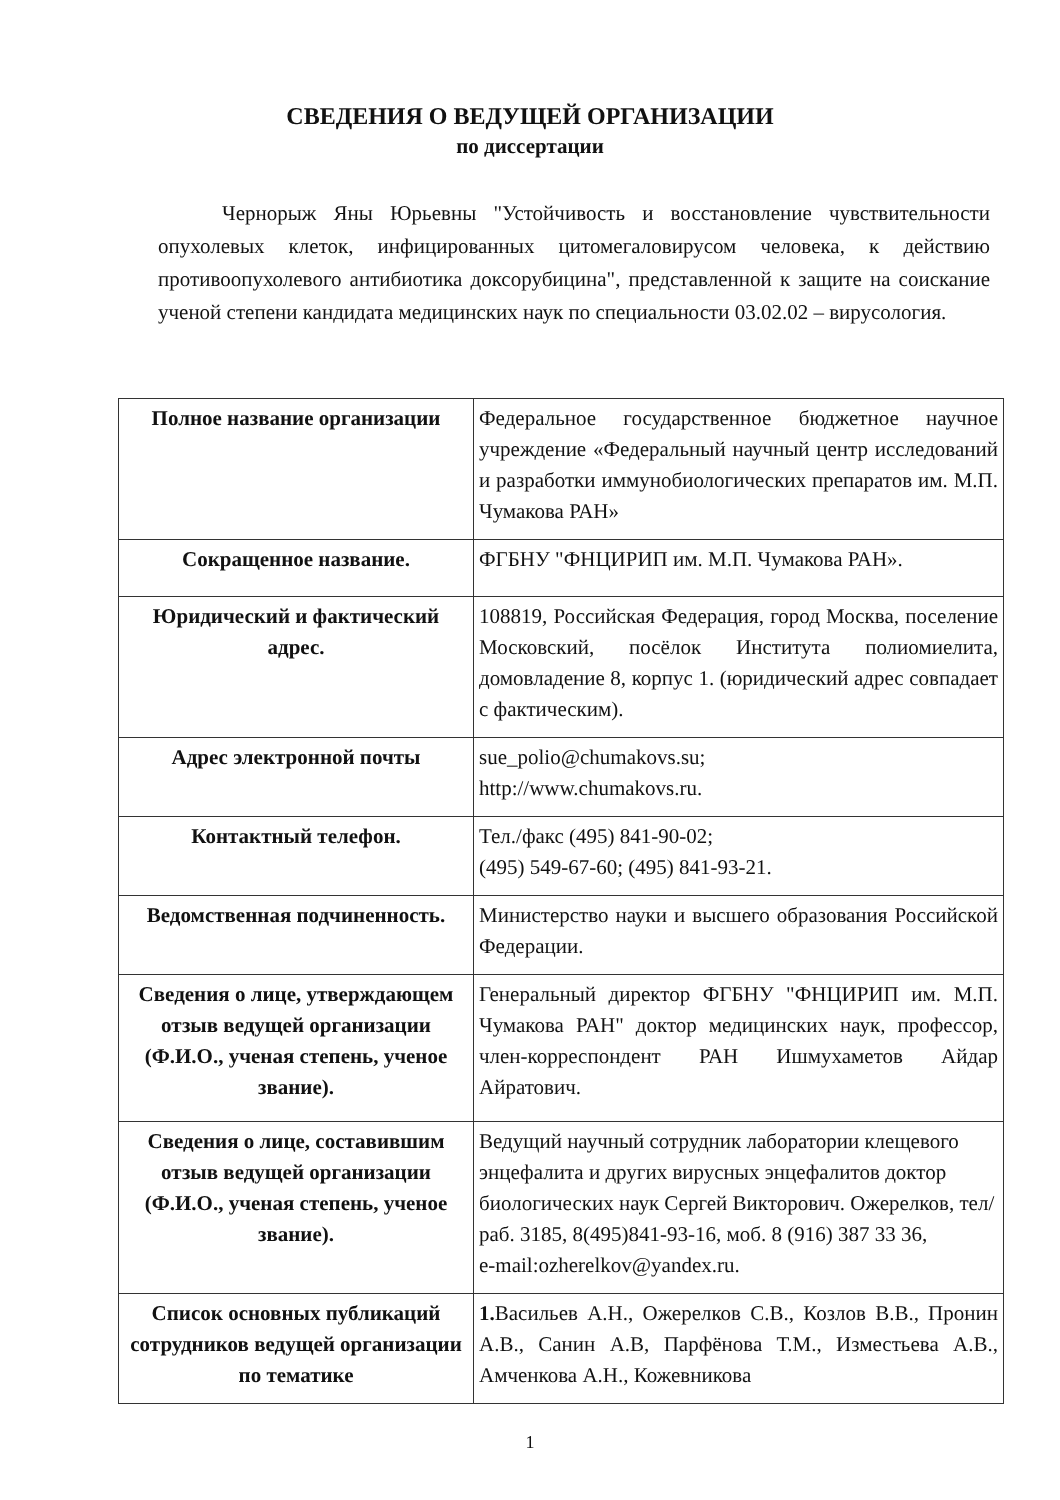СВЕДЕНИЯ О ВЕДУЩЕЙ ОРГАНИЗАЦИИ
по диссертации
Чернорыж Яны Юрьевны "Устойчивость и восстановление чувствительности опухолевых клеток, инфицированных цитомегаловирусом человека, к действию противоопухолевого антибиотика доксорубицина", представленной к защите на соискание ученой степени кандидата медицинских наук по специальности 03.02.02 – вирусология.
| Полное название организации | Федеральное государственное бюджетное научное учреждение «Федеральный научный центр исследований и разработки иммунобиологических препаратов им. М.П. Чумакова РАН» |
| Сокращенное название. | ФГБНУ "ФНЦИРИП им. М.П. Чумакова РАН». |
| Юридический и фактический адрес. | 108819, Российская Федерация, город Москва, поселение Московский, посёлок Института полиомиелита, домовладение 8, корпус 1. (юридический адрес совпадает с фактическим). |
| Адрес электронной почты | sue_polio@chumakovs.su; http://www.chumakovs.ru. |
| Контактный телефон. | Тел./факс (495) 841-90-02; (495) 549-67-60; (495) 841-93-21. |
| Ведомственная подчиненность. | Министерство науки и высшего образования Российской Федерации. |
| Сведения о лице, утверждающем отзыв ведущей организации (Ф.И.О., ученая степень, ученое звание). | Генеральный директор ФГБНУ "ФНЦИРИП им. М.П. Чумакова РАН" доктор медицинских наук, профессор, член-корреспондент РАН Ишмухаметов Айдар Айратович. |
| Сведения о лице, составившим отзыв ведущей организации (Ф.И.О., ученая степень, ученое звание). | Ведущий научный сотрудник лаборатории клещевого энцефалита и других вирусных энцефалитов доктор биологических наук Сергей Викторович. Ожерелков, тел/раб. 3185, 8(495)841-93-16, моб. 8 (916) 387 33 36, e-mail:ozherelkov@yandex.ru. |
| Список основных публикаций сотрудников ведущей организации по тематике | 1. Васильев А.Н., Ожерелков С.В., Козлов В.В., Пронин А.В., Санин А.В, Парфёнова Т.М., Изместьева А.В., Амченкова А.Н., Кожевникова |
1